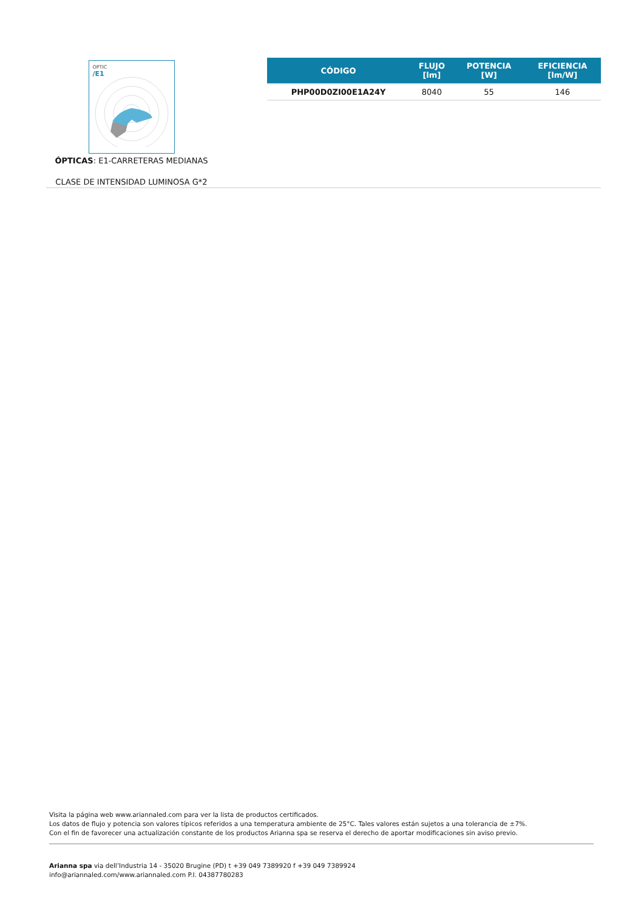OPTIC
/E1
ÓPTICAS: E1-CARRETERAS MEDIANAS
CLASE DE INTENSIDAD LUMINOSA G*2
| CÓDIGO | FLUJO [lm] | POTENCIA [W] | EFICIENCIA [lm/W] |
| --- | --- | --- | --- |
| PHP00D0ZI00E1A24Y | 8040 | 55 | 146 |
Visita la página web www.ariannaled.com para ver la lista de productos certificados.
Los datos de flujo y potencia son valores típicos referidos a una temperatura ambiente de 25°C. Tales valores están sujetos a una tolerancia de ±7%.
Con el fin de favorecer una actualización constante de los productos Arianna spa se reserva el derecho de aportar modificaciones sin aviso previo.
Arianna spa via dell’Industria 14 - 35020 Brugine (PD) t +39 049 7389920 f +39 049 7389924
info@ariannaled.com/www.ariannaled.com P.I. 04387780283